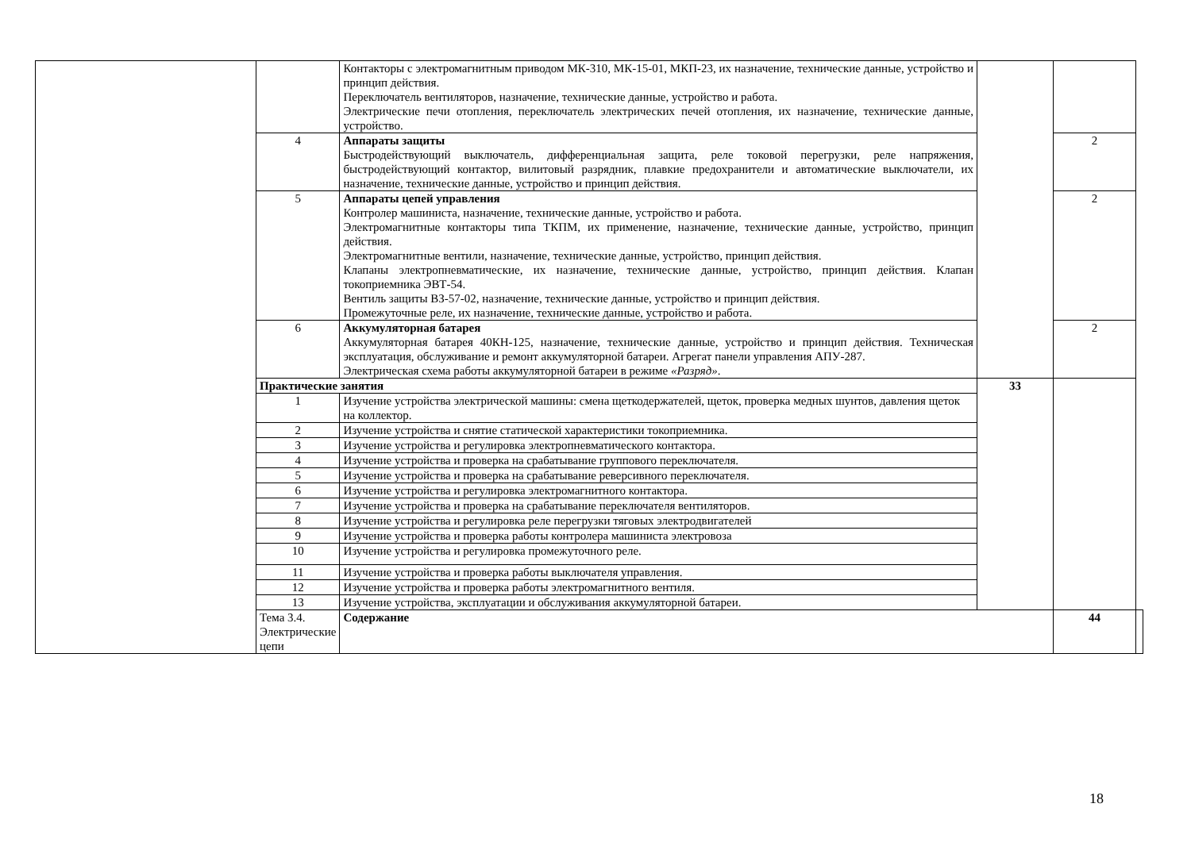| | | Контакторы с электромагнитным приводом МК-310, МК-15-01, МКП-23, их назначение, технические данные, устройство и принцип действия. Переключатель вентиляторов, назначение, технические данные, устройство и работа. Электрические печи отопления, переключатель электрических печей отопления, их назначение, технические данные, устройство. | | | |
| | 4 | Аппараты защиты Быстродействующий выключатель, дифференциальная защита, реле токовой перегрузки, реле напряжения, быстродействующий контактор, вилитовый разрядник, плавкие предохранители и автоматические выключатели, их назначение, технические данные, устройство и принцип действия. | | 2 | |
| | 5 | Аппараты цепей управления Контролер машиниста, назначение, технические данные, устройство и работа. Электромагнитные контакторы типа ТКПМ, их применение, назначение, технические данные, устройство, принцип действия. Электромагнитные вентили, назначение, технические данные, устройство, принцип действия. Клапаны электропневматические, их назначение, технические данные, устройство, принцип действия. Клапан токоприемника ЭВТ-54. Вентиль защиты ВЗ-57-02, назначение, технические данные, устройство и принцип действия. Промежуточные реле, их назначение, технические данные, устройство и работа. | | 2 | |
| | 6 | Аккумуляторная батарея Аккумуляторная батарея 40КН-125, назначение, технические данные, устройство и принцип действия. Техническая эксплуатация, обслуживание и ремонт аккумуляторной батареи. Агрегат панели управления АПУ-287. Электрическая схема работы аккумуляторной батареи в режиме «Разряд» . | | 2 | |
| | Практические занятия | | 33 | | |
| | 1 | Изучение устройства электрической машины: смена щеткодержателей, щеток, проверка медных шунтов, давления щеток на коллектор. | | | |
| | 2 | Изучение устройства и снятие статической характеристики токоприемника. | | | |
| | 3 | Изучение устройства и регулировка электропневматического контактора. | | | |
| | 4 | Изучение устройства и проверка на срабатывание группового переключателя. | | | |
| | 5 | Изучение устройства и проверка на срабатывание реверсивного переключателя. | | | |
| | 6 | Изучение устройства и регулировка электромагнитного контактора. | | | |
| | 7 | Изучение устройства и проверка на срабатывание переключателя вентиляторов. | | | |
| | 8 | Изучение устройства и регулировка реле перегрузки тяговых электродвигателей | | | |
| | 9 | Изучение устройства и проверка работы контролера машиниста электровоза | | | |
| | 10 | Изучение устройства и регулировка промежуточного реле. | | | |
| | 11 | Изучение устройства и проверка работы выключателя управления. | | | |
| | 12 | Изучение устройства и проверка работы электромагнитного вентиля. | | | |
| | 13 | Изучение устройства, эксплуатации и обслуживания аккумуляторной батареи. | | | |
| | Тема 3.4. Электрические цепи | Содержание | | 44 | |
18